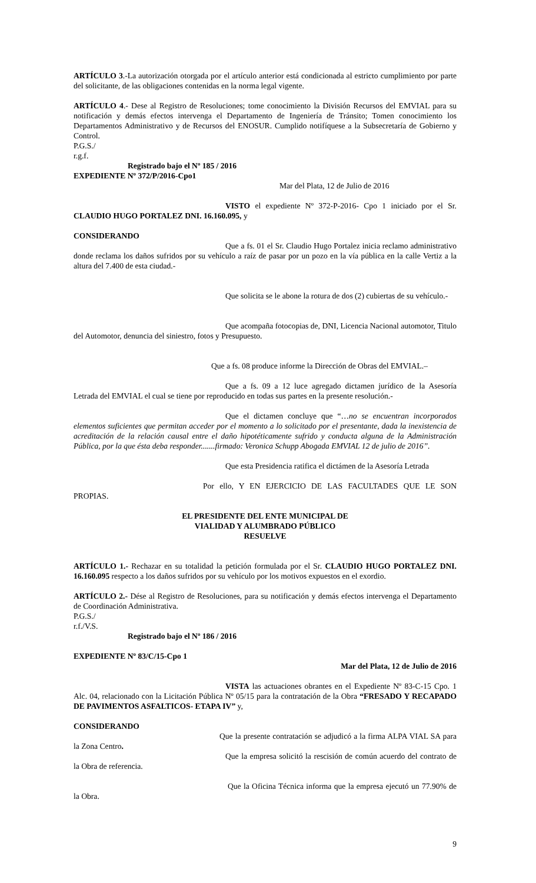ARTÍCULO 3.-La autorización otorgada por el artículo anterior está condicionada al estricto cumplimiento por parte del solicitante, de las obligaciones contenidas en la norma legal vigente.
ARTÍCULO 4.- Dese al Registro de Resoluciones; tome conocimiento la División Recursos del EMVIAL para su notificación y demás efectos intervenga el Departamento de Ingeniería de Tránsito; Tomen conocimiento los Departamentos Administrativo y de Recursos del ENOSUR. Cumplido notifíquese a la Subsecretaría de Gobierno y Control.
P.G.S./
r.g.f.
Registrado bajo el Nº 185 / 2016
EXPEDIENTE Nº 372/P/2016-Cpo1
Mar del Plata, 12 de Julio de 2016
VISTO el expediente Nº 372-P-2016- Cpo 1 iniciado por el Sr. CLAUDIO HUGO PORTALEZ DNI. 16.160.095, y
CONSIDERANDO
Que a fs. 01 el Sr. Claudio Hugo Portalez inicia reclamo administrativo donde reclama los daños sufridos por su vehículo a raíz de pasar por un pozo en la vía pública en la calle Vertiz a la altura del 7.400 de esta ciudad.-
Que solicita se le abone la rotura de dos (2) cubiertas de su vehículo.-
Que acompaña fotocopias de, DNI, Licencia Nacional automotor, Titulo del Automotor, denuncia del siniestro, fotos y Presupuesto.
Que a fs. 08 produce informe la Dirección de Obras del EMVIAL.–
Que a fs. 09 a 12 luce agregado dictamen jurídico de la Asesoría Letrada del EMVIAL el cual se tiene por reproducido en todas sus partes en la presente resolución.-
Que el dictamen concluye que “…no se encuentran incorporados elementos suficientes que permitan acceder por el momento a lo solicitado por el presentante, dada la inexistencia de acreditación de la relación causal entre el daño hipotéticamente sufrido y conducta alguna de la Administración Pública, por la que ésta deba responder.......firmado: Veronica Schupp Abogada EMVIAL 12 de julio de 2016”.
Que esta Presidencia ratifica el dictámen de la Asesoría Letrada
Por ello, Y EN EJERCICIO DE LAS FACULTADES QUE LE SON PROPIAS.
EL PRESIDENTE DEL ENTE MUNICIPAL DE
VIALIDAD Y ALUMBRADO PÚBLICO
RESUELVE
ARTÍCULO 1.- Rechazar en su totalidad la petición formulada por el Sr. CLAUDIO HUGO PORTALEZ DNI. 16.160.095 respecto a los daños sufridos por su vehículo por los motivos expuestos en el exordio.
ARTÍCULO 2.- Dése al Registro de Resoluciones, para su notificación y demás efectos intervenga el Departamento de Coordinación Administrativa.
P.G.S./
r.f./V.S.
Registrado bajo el Nº 186 / 2016
EXPEDIENTE Nº 83/C/15-Cpo 1
Mar del Plata, 12 de Julio de 2016
VISTA las actuaciones obrantes en el Expediente Nº 83-C-15 Cpo. 1 Alc. 04, relacionado con la Licitación Pública Nº 05/15 para la contratación de la Obra “FRESADO Y RECAPADO DE PAVIMENTOS ASFALTICOS- ETAPA IV” y,
CONSIDERANDO
Que la presente contratación se adjudicó a la firma ALPA VIAL SA para la Zona Centro.
Que la empresa solicitó la rescisión de común acuerdo del contrato de la Obra de referencia.
Que la Oficina Técnica informa que la empresa ejecutó un 77.90% de la Obra.
9